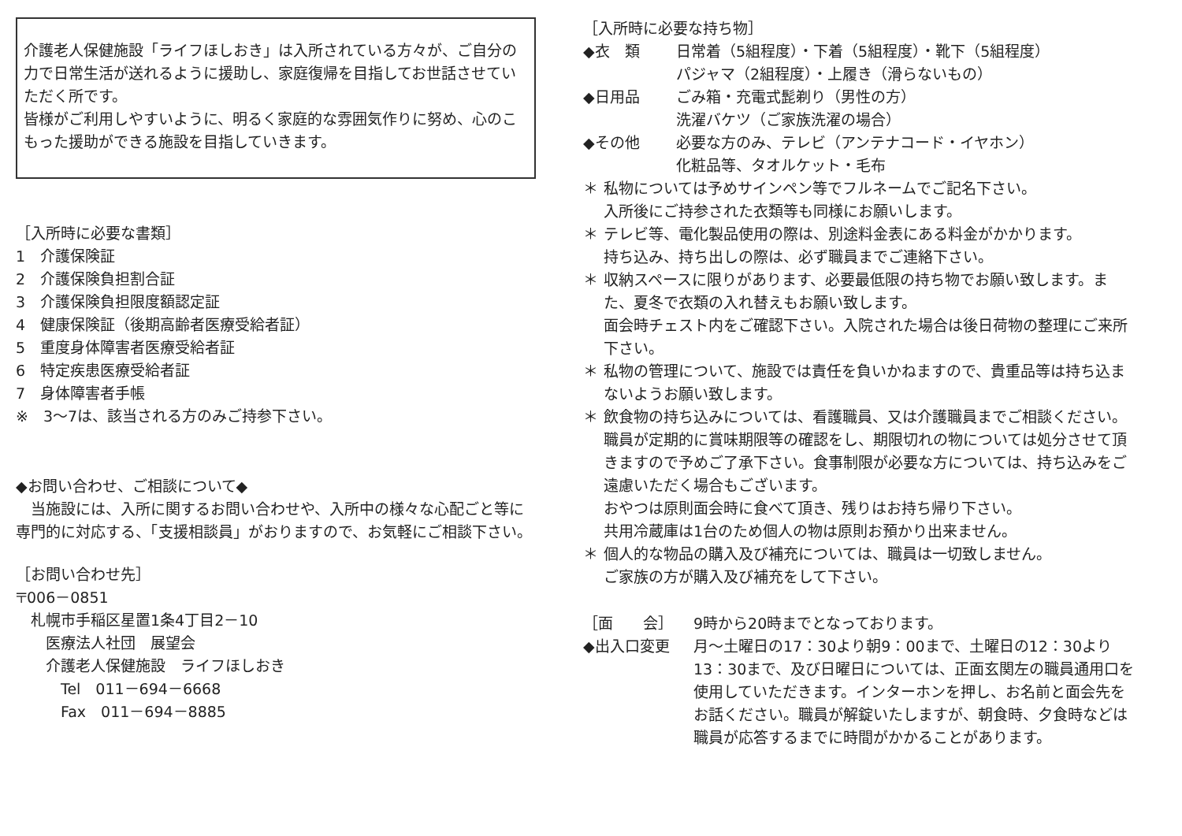介護老人保健施設「ライフほしおき」は入所されている方々が、ご自分の力で日常生活が送れるように援助し、家庭復帰を目指してお世話させていただく所です。
皆様がご利用しやすいように、明るく家庭的な雰囲気作りに努め、心のこもった援助ができる施設を目指していきます。
［入所時に必要な書類］
1　介護保険証
2　介護保険負担割合証
3　介護保険負担限度額認定証
4　健康保険証（後期高齢者医療受給者証）
5　重度身体障害者医療受給者証
6　特定疾患医療受給者証
7　身体障害者手帳
※　3～7は、該当される方のみご持参下さい。
◆お問い合わせ、ご相談について◆
　当施設には、入所に関するお問い合わせや、入所中の様々な心配ごと等に専門的に対応する、「支援相談員」がおりますので、お気軽にご相談下さい。
［お問い合わせ先］
〒006－0851
　札幌市手稲区星置1条4丁目2－10
　　医療法人社団　展望会
　　介護老人保健施設　ライフほしおき
　　　Tel　011－694－6668
　　　Fax　011－694－8885
［入所時に必要な持ち物］
◆衣　類 日常着（5組程度）・下着（5組程度）・靴下（5組程度）
パジャマ（2組程度）・上履き（滑らないもの）
◆日用品 ごみ箱・充電式髭剃り（男性の方）
洗濯バケツ（ご家族洗濯の場合）
◆その他 必要な方のみ、テレビ（アンテナコード・イヤホン）
化粧品等、タオルケット・毛布
＊ 私物については予めサインペン等でフルネームでご記名下さい。
入所後にご持参された衣類等も同様にお願いします。
＊ テレビ等、電化製品使用の際は、別途料金表にある料金がかかります。
持ち込み、持ち出しの際は、必ず職員までご連絡下さい。
＊ 収納スペースに限りがあります、必要最低限の持ち物でお願い致します。また、夏冬で衣類の入れ替えもお願い致します。
面会時チェスト内をご確認下さい。入院された場合は後日荷物の整理にご来所下さい。
＊ 私物の管理について、施設では責任を負いかねますので、貴重品等は持ち込まないようお願い致します。
＊ 飲食物の持ち込みについては、看護職員、又は介護職員までご相談ください。職員が定期的に賞味期限等の確認をし、期限切れの物については処分させて頂きますので予めご了承下さい。食事制限が必要な方については、持ち込みをご遠慮いただく場合もございます。
おやつは原則面会時に食べて頂き、残りはお持ち帰り下さい。
共用冷蔵庫は1台のため個人の物は原則お預かり出来ません。
＊ 個人的な物品の購入及び補充については、職員は一切致しません。
ご家族の方が購入及び補充をして下さい。
［面　　会］ 9時から20時までとなっております。
◆出入口変更 月～土曜日の17：30より朝9：00まで、土曜日の12：30より13：30まで、及び日曜日については、正面玄関左の職員通用口を使用していただきます。インターホンを押し、お名前と面会先をお話ください。職員が解錠いたしますが、朝食時、夕食時などは職員が応答するまでに時間がかかることがあります。